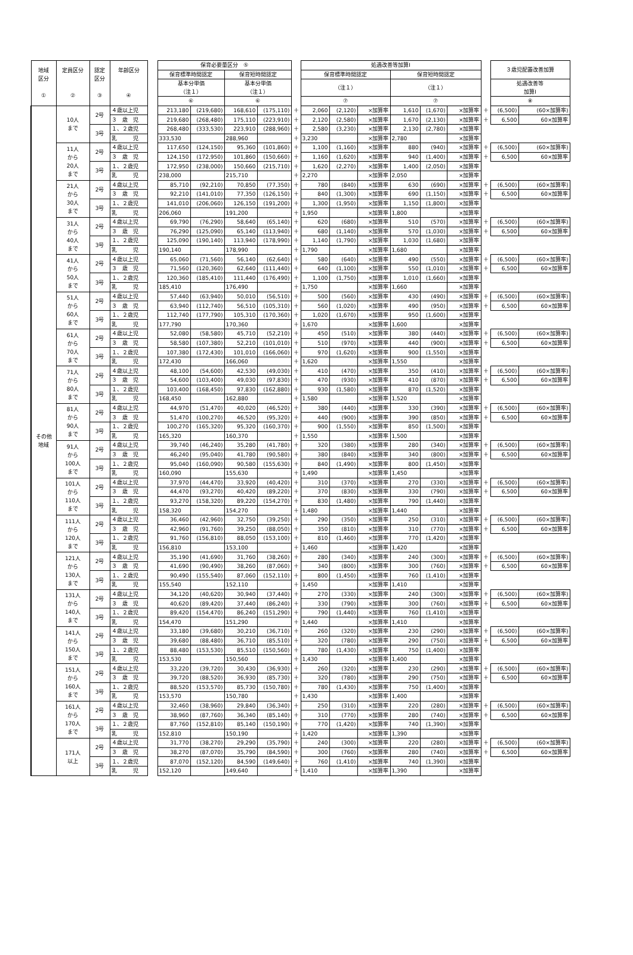| 地域 区分 ① | 定員区分 ② | 認定 区分 ③ | 年齢区分 ④ | | 保育必要量区分 ⑤ | | | | | 処遇改善等加算Ⅰ | | | | | | | ３歳児配置改善加算 | |
| --- | --- | --- | --- | --- | --- | --- | --- | --- | --- | --- | --- | --- | --- | --- | --- | --- | --- | --- |
| | | | | | 保育標準時間認定 | | 保育短時間認定 | | | 保育標準時間認定 | | | 保育短時間認定 | | | | | |
| | | | | | 基本分単価 （注１） | | 基本分単価 （注１） | | | （注１） | | | （注１） | | | | 処遇改善等 加算Ⅰ | |
| | | | | | ⑥ | | ⑥ | | | ⑦ | | | ⑦ | | | | ⑧ | |
| その他 地域 | 10人 まで | 2号 | ４歳以上児 | | 213,180 | (219,680) | 168,610 | (175,110) | ＋ | 2,060 | (2,120) | ×加算率 | 1,610 | (1,670) | ×加算率 | ＋ | (6,500) | (60×加算率) |
| | | | ３ 歳 児 | | 219,680 | (268,480) | 175,110 | (223,910) | ＋ | 2,120 | (2,580) | ×加算率 | 1,670 | (2,130) | ×加算率 | ＋ | 6,500 | 60×加算率 |
| | | 3号 | １、２歳児 | | 268,480 | (333,530) | 223,910 | (288,960) | ＋ | 2,580 | (3,230) | ×加算率 | 2,130 | (2,780) | ×加算率 | | | |
| | | | 乳 児 | | 333,530 | | 288,960 | | ＋ | 3,230 | | ×加算率 | 2,780 | | ×加算率 | | | |
| | 11人 から 20人 まで | 2号 | ４歳以上児 | | 117,650 | (124,150) | 95,360 | (101,860) | ＋ | 1,100 | (1,160) | ×加算率 | 880 | (940) | ×加算率 | ＋ | (6,500) | (60×加算率) |
| | | | ３ 歳 児 | | 124,150 | (172,950) | 101,860 | (150,660) | ＋ | 1,160 | (1,620) | ×加算率 | 940 | (1,400) | ×加算率 | ＋ | 6,500 | 60×加算率 |
| | | 3号 | １、２歳児 | | 172,950 | (238,000) | 150,660 | (215,710) | ＋ | 1,620 | (2,270) | ×加算率 | 1,400 | (2,050) | ×加算率 | | | |
| | | | 乳 児 | | 238,000 | | 215,710 | | ＋ | 2,270 | | ×加算率 | 2,050 | | ×加算率 | | | |
| | 21人 から 30人 まで | 2号 | ４歳以上児 | | 85,710 | (92,210) | 70,850 | (77,350) | ＋ | 780 | (840) | ×加算率 | 630 | (690) | ×加算率 | ＋ | (6,500) | (60×加算率) |
| | | | ３ 歳 児 | | 92,210 | (141,010) | 77,350 | (126,150) | ＋ | 840 | (1,300) | ×加算率 | 690 | (1,150) | ×加算率 | ＋ | 6,500 | 60×加算率 |
| | | 3号 | １、２歳児 | | 141,010 | (206,060) | 126,150 | (191,200) | ＋ | 1,300 | (1,950) | ×加算率 | 1,150 | (1,800) | ×加算率 | | | |
| | | | 乳 児 | | 206,060 | | 191,200 | | ＋ | 1,950 | | ×加算率 | 1,800 | | ×加算率 | | | |
| | 31人 から 40人 まで | 2号 | ４歳以上児 | | 69,790 | (76,290) | 58,640 | (65,140) | ＋ | 620 | (680) | ×加算率 | 510 | (570) | ×加算率 | ＋ | (6,500) | (60×加算率) |
| | | | ３ 歳 児 | | 76,290 | (125,090) | 65,140 | (113,940) | ＋ | 680 | (1,140) | ×加算率 | 570 | (1,030) | ×加算率 | ＋ | 6,500 | 60×加算率 |
| | | 3号 | １、２歳児 | | 125,090 | (190,140) | 113,940 | (178,990) | ＋ | 1,140 | (1,790) | ×加算率 | 1,030 | (1,680) | ×加算率 | | | |
| | | | 乳 児 | | 190,140 | | 178,990 | | ＋ | 1,790 | | ×加算率 | 1,680 | | ×加算率 | | | |
| | 41人 から 50人 まで | 2号 | ４歳以上児 | | 65,060 | (71,560) | 56,140 | (62,640) | ＋ | 580 | (640) | ×加算率 | 490 | (550) | ×加算率 | ＋ | (6,500) | (60×加算率) |
| | | | ３ 歳 児 | | 71,560 | (120,360) | 62,640 | (111,440) | ＋ | 640 | (1,100) | ×加算率 | 550 | (1,010) | ×加算率 | ＋ | 6,500 | 60×加算率 |
| | | 3号 | １、２歳児 | | 120,360 | (185,410) | 111,440 | (176,490) | ＋ | 1,100 | (1,750) | ×加算率 | 1,010 | (1,660) | ×加算率 | | | |
| | | | 乳 児 | | 185,410 | | 176,490 | | ＋ | 1,750 | | ×加算率 | 1,660 | | ×加算率 | | | |
| | 51人 から 60人 まで | 2号 | ４歳以上児 | | 57,440 | (63,940) | 50,010 | (56,510) | ＋ | 500 | (560) | ×加算率 | 430 | (490) | ×加算率 | ＋ | (6,500) | (60×加算率) |
| | | | ３ 歳 児 | | 63,940 | (112,740) | 56,510 | (105,310) | ＋ | 560 | (1,020) | ×加算率 | 490 | (950) | ×加算率 | ＋ | 6,500 | 60×加算率 |
| | | 3号 | １、２歳児 | | 112,740 | (177,790) | 105,310 | (170,360) | ＋ | 1,020 | (1,670) | ×加算率 | 950 | (1,600) | ×加算率 | | | |
| | | | 乳 児 | | 177,790 | | 170,360 | | ＋ | 1,670 | | ×加算率 | 1,600 | | ×加算率 | | | |
| | 61人 から 70人 まで | 2号 | ４歳以上児 | | 52,080 | (58,580) | 45,710 | (52,210) | ＋ | 450 | (510) | ×加算率 | 380 | (440) | ×加算率 | ＋ | (6,500) | (60×加算率) |
| | | | ３ 歳 児 | | 58,580 | (107,380) | 52,210 | (101,010) | ＋ | 510 | (970) | ×加算率 | 440 | (900) | ×加算率 | ＋ | 6,500 | 60×加算率 |
| | | 3号 | １、２歳児 | | 107,380 | (172,430) | 101,010 | (166,060) | ＋ | 970 | (1,620) | ×加算率 | 900 | (1,550) | ×加算率 | | | |
| | | | 乳 児 | | 172,430 | | 166,060 | | ＋ | 1,620 | | ×加算率 | 1,550 | | ×加算率 | | | |
| | 71人 から 80人 まで | 2号 | ４歳以上児 | | 48,100 | (54,600) | 42,530 | (49,030) | ＋ | 410 | (470) | ×加算率 | 350 | (410) | ×加算率 | ＋ | (6,500) | (60×加算率) |
| | | | ３ 歳 児 | | 54,600 | (103,400) | 49,030 | (97,830) | ＋ | 470 | (930) | ×加算率 | 410 | (870) | ×加算率 | ＋ | 6,500 | 60×加算率 |
| | | 3号 | １、２歳児 | | 103,400 | (168,450) | 97,830 | (162,880) | ＋ | 930 | (1,580) | ×加算率 | 870 | (1,520) | ×加算率 | | | |
| | | | 乳 児 | | 168,450 | | 162,880 | | ＋ | 1,580 | | ×加算率 | 1,520 | | ×加算率 | | | |
| | 81人 から 90人 まで | 2号 | ４歳以上児 | | 44,970 | (51,470) | 40,020 | (46,520) | ＋ | 380 | (440) | ×加算率 | 330 | (390) | ×加算率 | ＋ | (6,500) | (60×加算率) |
| | | | ３ 歳 児 | | 51,470 | (100,270) | 46,520 | (95,320) | ＋ | 440 | (900) | ×加算率 | 390 | (850) | ×加算率 | ＋ | 6,500 | 60×加算率 |
| | | 3号 | １、２歳児 | | 100,270 | (165,320) | 95,320 | (160,370) | ＋ | 900 | (1,550) | ×加算率 | 850 | (1,500) | ×加算率 | | | |
| | | | 乳 児 | | 165,320 | | 160,370 | | ＋ | 1,550 | | ×加算率 | 1,500 | | ×加算率 | | | |
| | 91人 から 100人 まで | 2号 | ４歳以上児 | | 39,740 | (46,240) | 35,280 | (41,780) | ＋ | 320 | (380) | ×加算率 | 280 | (340) | ×加算率 | ＋ | (6,500) | (60×加算率) |
| | | | ３ 歳 児 | | 46,240 | (95,040) | 41,780 | (90,580) | ＋ | 380 | (840) | ×加算率 | 340 | (800) | ×加算率 | ＋ | 6,500 | 60×加算率 |
| | | 3号 | １、２歳児 | | 95,040 | (160,090) | 90,580 | (155,630) | ＋ | 840 | (1,490) | ×加算率 | 800 | (1,450) | ×加算率 | | | |
| | | | 乳 児 | | 160,090 | | 155,630 | | ＋ | 1,490 | | ×加算率 | 1,450 | | ×加算率 | | | |
| | 101人 から 110人 まで | 2号 | ４歳以上児 | | 37,970 | (44,470) | 33,920 | (40,420) | ＋ | 310 | (370) | ×加算率 | 270 | (330) | ×加算率 | ＋ | (6,500) | (60×加算率) |
| | | | ３ 歳 児 | | 44,470 | (93,270) | 40,420 | (89,220) | ＋ | 370 | (830) | ×加算率 | 330 | (790) | ×加算率 | ＋ | 6,500 | 60×加算率 |
| | | 3号 | １、２歳児 | | 93,270 | (158,320) | 89,220 | (154,270) | ＋ | 830 | (1,480) | ×加算率 | 790 | (1,440) | ×加算率 | | | |
| | | | 乳 児 | | 158,320 | | 154,270 | | ＋ | 1,480 | | ×加算率 | 1,440 | | ×加算率 | | | |
| | 111人 から 120人 まで | 2号 | ４歳以上児 | | 36,460 | (42,960) | 32,750 | (39,250) | ＋ | 290 | (350) | ×加算率 | 250 | (310) | ×加算率 | ＋ | (6,500) | (60×加算率) |
| | | | ３ 歳 児 | | 42,960 | (91,760) | 39,250 | (88,050) | ＋ | 350 | (810) | ×加算率 | 310 | (770) | ×加算率 | ＋ | 6,500 | 60×加算率 |
| | | 3号 | １、２歳児 | | 91,760 | (156,810) | 88,050 | (153,100) | ＋ | 810 | (1,460) | ×加算率 | 770 | (1,420) | ×加算率 | | | |
| | | | 乳 児 | | 156,810 | | 153,100 | | ＋ | 1,460 | | ×加算率 | 1,420 | | ×加算率 | | | |
| | 121人 から 130人 まで | 2号 | ４歳以上児 | | 35,190 | (41,690) | 31,760 | (38,260) | ＋ | 280 | (340) | ×加算率 | 240 | (300) | ×加算率 | ＋ | (6,500) | (60×加算率) |
| | | | ３ 歳 児 | | 41,690 | (90,490) | 38,260 | (87,060) | ＋ | 340 | (800) | ×加算率 | 300 | (760) | ×加算率 | ＋ | 6,500 | 60×加算率 |
| | | 3号 | １、２歳児 | | 90,490 | (155,540) | 87,060 | (152,110) | ＋ | 800 | (1,450) | ×加算率 | 760 | (1,410) | ×加算率 | | | |
| | | | 乳 児 | | 155,540 | | 152,110 | | ＋ | 1,450 | | ×加算率 | 1,410 | | ×加算率 | | | |
| | 131人 から 140人 まで | 2号 | ４歳以上児 | | 34,120 | (40,620) | 30,940 | (37,440) | ＋ | 270 | (330) | ×加算率 | 240 | (300) | ×加算率 | ＋ | (6,500) | (60×加算率) |
| | | | ３ 歳 児 | | 40,620 | (89,420) | 37,440 | (86,240) | ＋ | 330 | (790) | ×加算率 | 300 | (760) | ×加算率 | ＋ | 6,500 | 60×加算率 |
| | | 3号 | １、２歳児 | | 89,420 | (154,470) | 86,240 | (151,290) | ＋ | 790 | (1,440) | ×加算率 | 760 | (1,410) | ×加算率 | | | |
| | | | 乳 児 | | 154,470 | | 151,290 | | ＋ | 1,440 | | ×加算率 | 1,410 | | ×加算率 | | | |
| | 141人 から 150人 まで | 2号 | ４歳以上児 | | 33,180 | (39,680) | 30,210 | (36,710) | ＋ | 260 | (320) | ×加算率 | 230 | (290) | ×加算率 | ＋ | (6,500) | (60×加算率) |
| | | | ３ 歳 児 | | 39,680 | (88,480) | 36,710 | (85,510) | ＋ | 320 | (780) | ×加算率 | 290 | (750) | ×加算率 | ＋ | 6,500 | 60×加算率 |
| | | 3号 | １、２歳児 | | 88,480 | (153,530) | 85,510 | (150,560) | ＋ | 780 | (1,430) | ×加算率 | 750 | (1,400) | ×加算率 | | | |
| | | | 乳 児 | | 153,530 | | 150,560 | | ＋ | 1,430 | | ×加算率 | 1,400 | | ×加算率 | | | |
| | 151人 から 160人 まで | 2号 | ４歳以上児 | | 33,220 | (39,720) | 30,430 | (36,930) | ＋ | 260 | (320) | ×加算率 | 230 | (290) | ×加算率 | ＋ | (6,500) | (60×加算率) |
| | | | ３ 歳 児 | | 39,720 | (88,520) | 36,930 | (85,730) | ＋ | 320 | (780) | ×加算率 | 290 | (750) | ×加算率 | ＋ | 6,500 | 60×加算率 |
| | | 3号 | １、２歳児 | | 88,520 | (153,570) | 85,730 | (150,780) | ＋ | 780 | (1,430) | ×加算率 | 750 | (1,400) | ×加算率 | | | |
| | | | 乳 児 | | 153,570 | | 150,780 | | ＋ | 1,430 | | ×加算率 | 1,400 | | ×加算率 | | | |
| | 161人 から 170人 まで | 2号 | ４歳以上児 | | 32,460 | (38,960) | 29,840 | (36,340) | ＋ | 250 | (310) | ×加算率 | 220 | (280) | ×加算率 | ＋ | (6,500) | (60×加算率) |
| | | | ３ 歳 児 | | 38,960 | (87,760) | 36,340 | (85,140) | ＋ | 310 | (770) | ×加算率 | 280 | (740) | ×加算率 | ＋ | 6,500 | 60×加算率 |
| | | 3号 | １、２歳児 | | 87,760 | (152,810) | 85,140 | (150,190) | ＋ | 770 | (1,420) | ×加算率 | 740 | (1,390) | ×加算率 | | | |
| | | | 乳 児 | | 152,810 | | 150,190 | | ＋ | 1,420 | | ×加算率 | 1,390 | | ×加算率 | | | |
| | 171人 以上 | 2号 | ４歳以上児 | | 31,770 | (38,270) | 29,290 | (35,790) | ＋ | 240 | (300) | ×加算率 | 220 | (280) | ×加算率 | ＋ | (6,500) | (60×加算率) |
| | | | ３ 歳 児 | | 38,270 | (87,070) | 35,790 | (84,590) | ＋ | 300 | (760) | ×加算率 | 280 | (740) | ×加算率 | ＋ | 6,500 | 60×加算率 |
| | | 3号 | １、２歳児 | | 87,070 | (152,120) | 84,590 | (149,640) | ＋ | 760 | (1,410) | ×加算率 | 740 | (1,390) | ×加算率 | | | |
| | | | 乳 児 | | 152,120 | | 149,640 | | ＋ | 1,410 | | ×加算率 | 1,390 | | ×加算率 | | | |